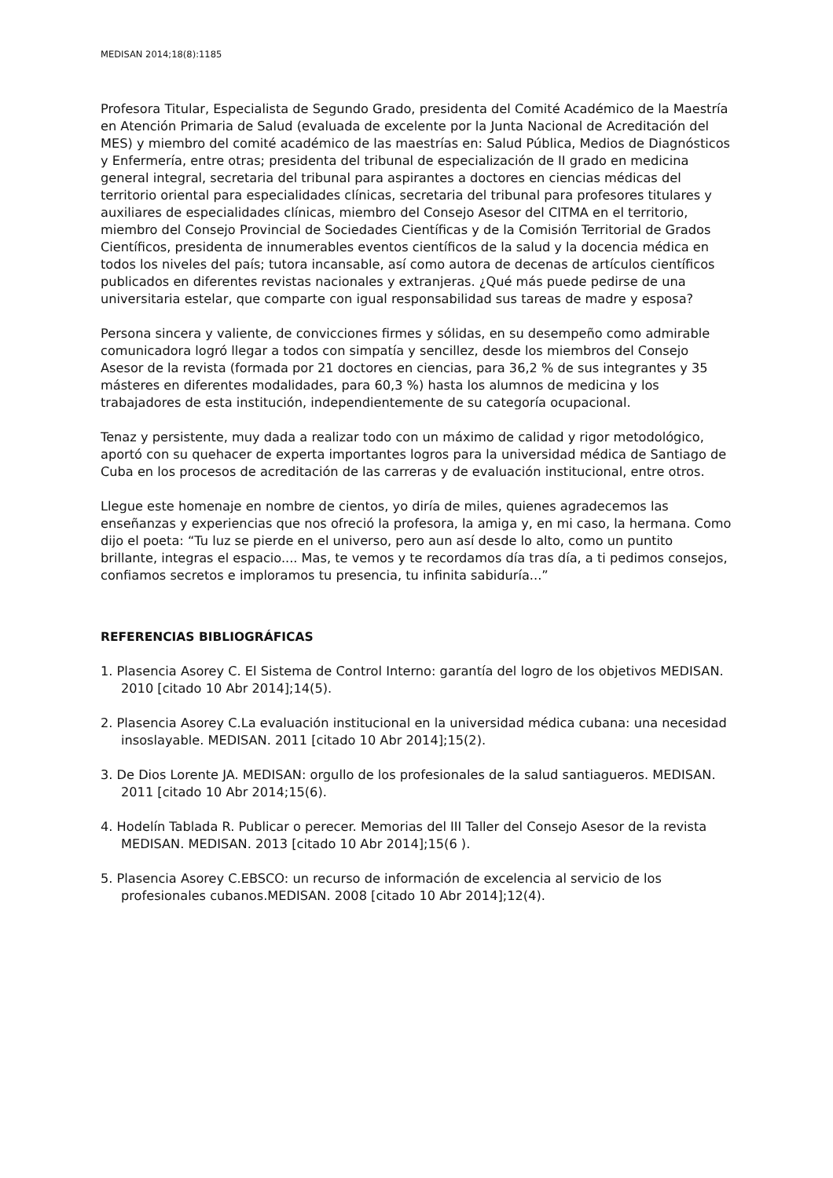MEDISAN 2014;18(8):1185
Profesora Titular, Especialista de Segundo Grado, presidenta del Comité Académico de la Maestría en Atención Primaria de Salud (evaluada de excelente por la Junta Nacional de Acreditación del MES) y miembro del comité académico de las maestrías en: Salud Pública, Medios de Diagnósticos y Enfermería, entre otras; presidenta del tribunal de especialización de II grado en medicina general integral, secretaria del tribunal para aspirantes a doctores en ciencias médicas del territorio oriental para especialidades clínicas, secretaria del tribunal para profesores titulares y auxiliares de especialidades clínicas, miembro del Consejo Asesor del CITMA en el territorio, miembro del Consejo Provincial de Sociedades Científicas y de la Comisión Territorial de Grados Científicos, presidenta de innumerables eventos científicos de la salud y la docencia médica en todos los niveles del país; tutora incansable, así como autora de decenas de artículos científicos publicados en diferentes revistas nacionales y extranjeras. ¿Qué más puede pedirse de una universitaria estelar, que comparte con igual responsabilidad sus tareas de madre y esposa?
Persona sincera y valiente, de convicciones firmes y sólidas, en su desempeño como admirable comunicadora logró llegar a todos con simpatía y sencillez, desde los miembros del Consejo Asesor de la revista (formada por 21 doctores en ciencias, para 36,2 % de sus integrantes y 35 másteres en diferentes modalidades, para 60,3 %) hasta los alumnos de medicina y los trabajadores de esta institución, independientemente de su categoría ocupacional.
Tenaz y persistente, muy dada a realizar todo con un máximo de calidad y rigor metodológico, aportó con su quehacer de experta importantes logros para la universidad médica de Santiago de Cuba en los procesos de acreditación de las carreras y de evaluación institucional, entre otros.
Llegue este homenaje en nombre de cientos, yo diría de miles, quienes agradecemos las enseñanzas y experiencias que nos ofreció la profesora, la amiga y, en mi caso, la hermana. Como dijo el poeta: “Tu luz se pierde en el universo, pero aun así desde lo alto, como un puntito brillante, integras el espacio.... Mas, te vemos y te recordamos día tras día, a ti pedimos consejos, confiamos secretos e imploramos tu presencia, tu infinita sabiduría...”
REFERENCIAS BIBLIOGRÁFICAS
1. Plasencia Asorey C. El Sistema de Control Interno: garantía del logro de los objetivos MEDISAN. 2010 [citado 10 Abr 2014];14(5).
2. Plasencia Asorey C.La evaluación institucional en la universidad médica cubana: una necesidad insoslayable. MEDISAN. 2011 [citado 10 Abr 2014];15(2).
3. De Dios Lorente JA. MEDISAN: orgullo de los profesionales de la salud santiagueros. MEDISAN. 2011 [citado 10 Abr 2014;15(6).
4. Hodelín Tablada R. Publicar o perecer. Memorias del III Taller del Consejo Asesor de la revista MEDISAN. MEDISAN. 2013 [citado 10 Abr 2014];15(6 ).
5. Plasencia Asorey C.EBSCO: un recurso de información de excelencia al servicio de los profesionales cubanos.MEDISAN. 2008 [citado 10 Abr 2014];12(4).